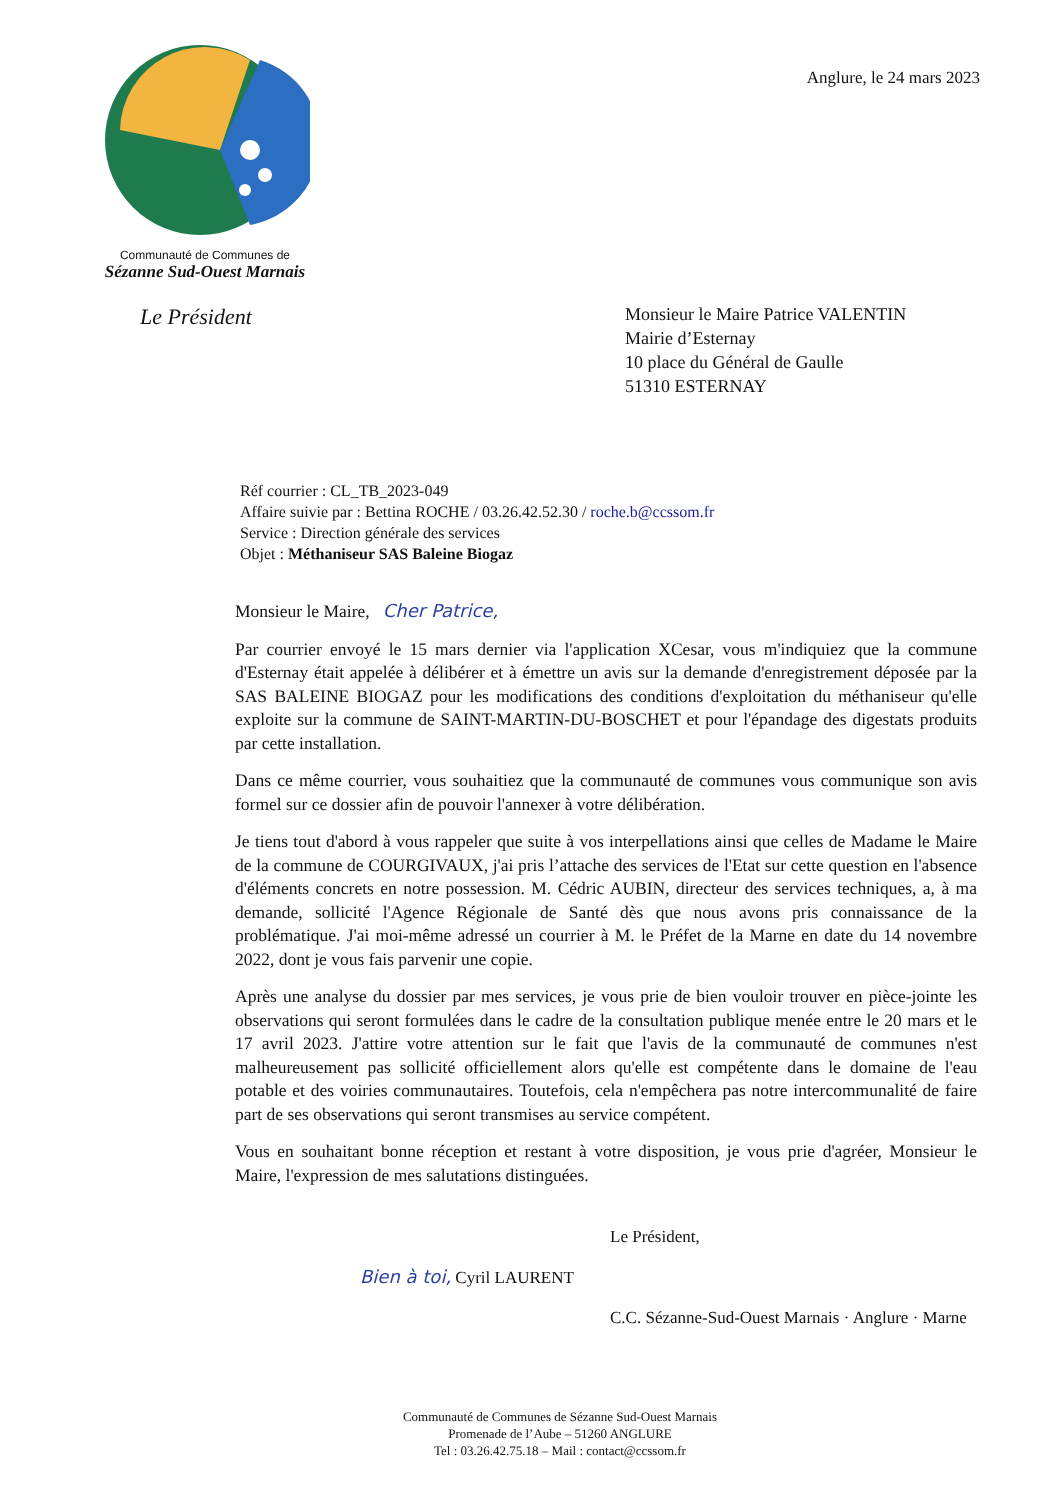Communauté de Communes de
Sézanne Sud-Ouest Marnais
Anglure, le 24 mars 2023
Le Président
Monsieur le Maire Patrice VALENTIN
Mairie d’Esternay
10 place du Général de Gaulle
51310 ESTERNAY
Réf courrier : CL_TB_2023-049
Affaire suivie par : Bettina ROCHE / 03.26.42.52.30 / roche.b@ccssom.fr
Service : Direction générale des services
Objet : Méthaniseur SAS Baleine Biogaz
Monsieur le Maire, Cher Patrice,
Par courrier envoyé le 15 mars dernier via l'application XCesar, vous m'indiquiez que la commune d'Esternay était appelée à délibérer et à émettre un avis sur la demande d'enregistrement déposée par la SAS BALEINE BIOGAZ pour les modifications des conditions d'exploitation du méthaniseur qu'elle exploite sur la commune de SAINT-MARTIN-DU-BOSCHET et pour l'épandage des digestats produits par cette installation.
Dans ce même courrier, vous souhaitiez que la communauté de communes vous communique son avis formel sur ce dossier afin de pouvoir l'annexer à votre délibération.
Je tiens tout d'abord à vous rappeler que suite à vos interpellations ainsi que celles de Madame le Maire de la commune de COURGIVAUX, j'ai pris l’attache des services de l'Etat sur cette question en l'absence d'éléments concrets en notre possession. M. Cédric AUBIN, directeur des services techniques, a, à ma demande, sollicité l'Agence Régionale de Santé dès que nous avons pris connaissance de la problématique. J'ai moi-même adressé un courrier à M. le Préfet de la Marne en date du 14 novembre 2022, dont je vous fais parvenir une copie.
Après une analyse du dossier par mes services, je vous prie de bien vouloir trouver en pièce-jointe les observations qui seront formulées dans le cadre de la consultation publique menée entre le 20 mars et le 17 avril 2023. J'attire votre attention sur le fait que l'avis de la communauté de communes n'est malheureusement pas sollicité officiellement alors qu'elle est compétente dans le domaine de l'eau potable et des voiries communautaires. Toutefois, cela n'empêchera pas notre intercommunalité de faire part de ses observations qui seront transmises au service compétent.
Vous en souhaitant bonne réception et restant à votre disposition, je vous prie d'agréer, Monsieur le Maire, l'expression de mes salutations distinguées.
Le Président,
Bien à toi, Cyril LAURENT
C.C. Sézanne-Sud-Ouest Marnais · Anglure · Marne
Communauté de Communes de Sézanne Sud-Ouest Marnais
Promenade de l’Aube – 51260 ANGLURE
Tel : 03.26.42.75.18 – Mail : contact@ccssom.fr